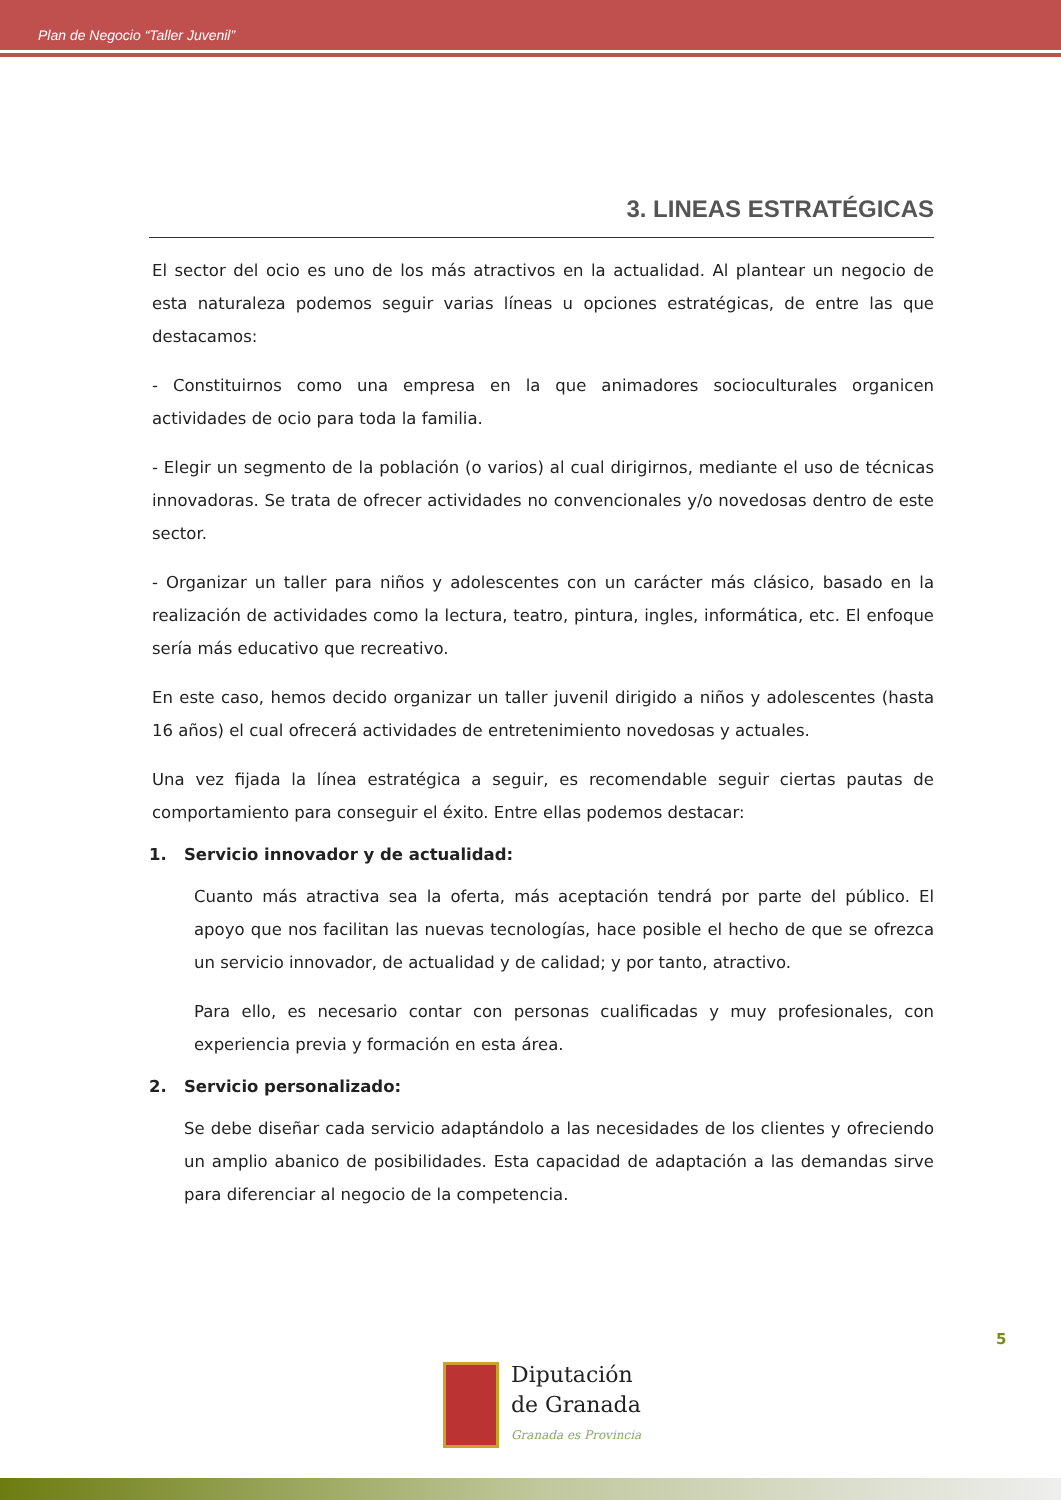Plan de Negocio “Taller Juvenil”
3. LINEAS ESTRATÉGICAS
El sector del ocio es uno de los más atractivos en la actualidad. Al plantear un negocio de esta naturaleza podemos seguir varias líneas u opciones estratégicas, de entre las que destacamos:
- Constituirnos como una empresa en la que animadores socioculturales organicen actividades de ocio para toda la familia.
- Elegir un segmento de la población (o varios) al cual dirigirnos, mediante el uso de técnicas innovadoras. Se trata de ofrecer actividades no convencionales y/o novedosas dentro de este sector.
- Organizar un taller para niños y adolescentes con un carácter más clásico, basado en la realización de actividades como la lectura, teatro, pintura, ingles, informática, etc. El enfoque sería más educativo que recreativo.
En este caso, hemos decido organizar un taller juvenil dirigido a niños y adolescentes (hasta 16 años) el cual ofrecerá actividades de entretenimiento novedosas y actuales.
Una vez fijada la línea estratégica a seguir, es recomendable seguir ciertas pautas de comportamiento para conseguir el éxito. Entre ellas podemos destacar:
1. Servicio innovador y de actualidad:
Cuanto más atractiva sea la oferta, más aceptación tendrá por parte del público. El apoyo que nos facilitan las nuevas tecnologías, hace posible el hecho de que se ofrezca un servicio innovador, de actualidad y de calidad; y por tanto, atractivo.
Para ello, es necesario contar con personas cualificadas y muy profesionales, con experiencia previa y formación en esta área.
2. Servicio personalizado:
Se debe diseñar cada servicio adaptándolo a las necesidades de los clientes y ofreciendo un amplio abanico de posibilidades. Esta capacidad de adaptación a las demandas sirve para diferenciar al negocio de la competencia.
5
Diputación
de Granada
Granada es Provincia